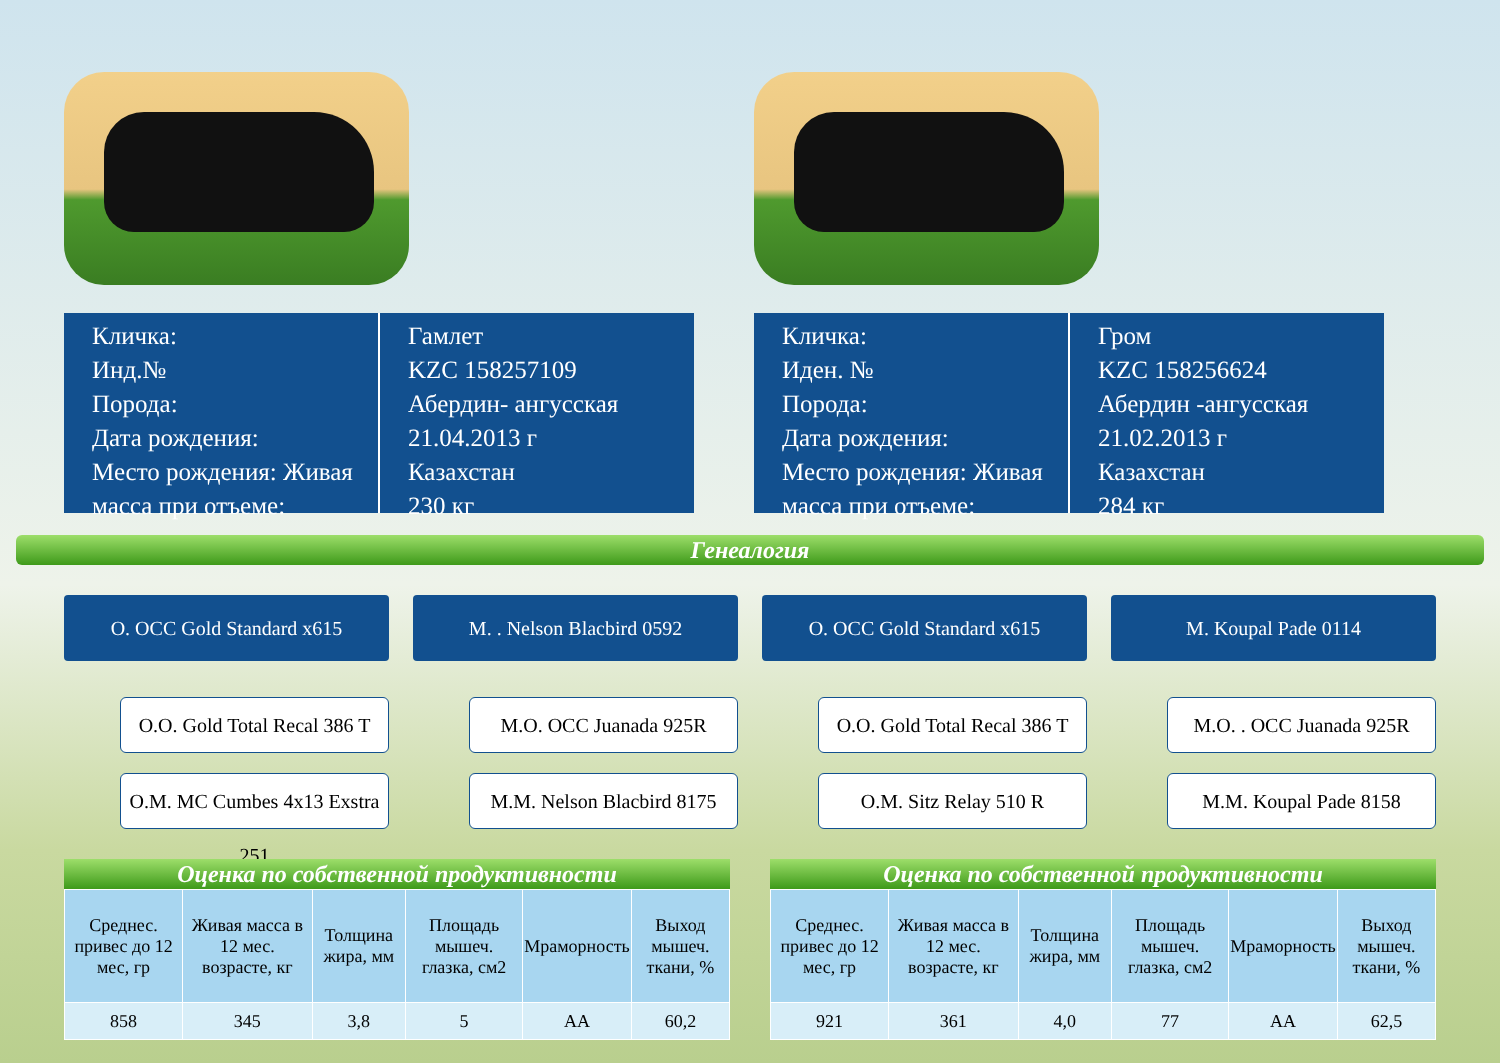Кличка:
Инд.№
Порода:
Дата рождения:
Место рождения: Живая масса при отъеме:
Гамлет
KZC 158257109
Абердин- ангусская
21.04.2013 г
Казахстан
230 кг
Кличка:
Иден. №
Порода:
Дата рождения:
Место рождения: Живая масса при отъеме:
Гром
KZC 158256624
Абердин -ангусская
21.02.2013 г
Казахстан
284 кг
Генеалогия
О. OCC Gold Standard x615
О.О. Gold Total Recal 386 T
О.М. MC Cumbes 4x13 Exstra 251
М. . Nelson Blacbird 0592
М.О. OCC Juanada 925R
М.М. Nelson Blacbird 8175
О. OCC Gold Standard x615
О.О. Gold Total Recal 386 T
О.М. Sitz Relay 510 R
M. Koupal Pade 0114
М.О. . OCC Juanada 925R
М.М. Koupal Pade 8158
Оценка по собственной продуктивности
| Среднес. привес до 12 мес, гр | Живая масса в 12 мес. возрасте, кг | Толщина жира, мм | Площадь мышеч. глазка, см2 | Мраморность | Выход мышеч. ткани, % |
| --- | --- | --- | --- | --- | --- |
| 858 | 345 | 3,8 | 5 | АА | 60,2 |
Оценка по собственной продуктивности
| Среднес. привес до 12 мес, гр | Живая масса в 12 мес. возрасте, кг | Толщина жира, мм | Площадь мышеч. глазка, см2 | Мраморность | Выход мышеч. ткани, % |
| --- | --- | --- | --- | --- | --- |
| 921 | 361 | 4,0 | 77 | АА | 62,5 |